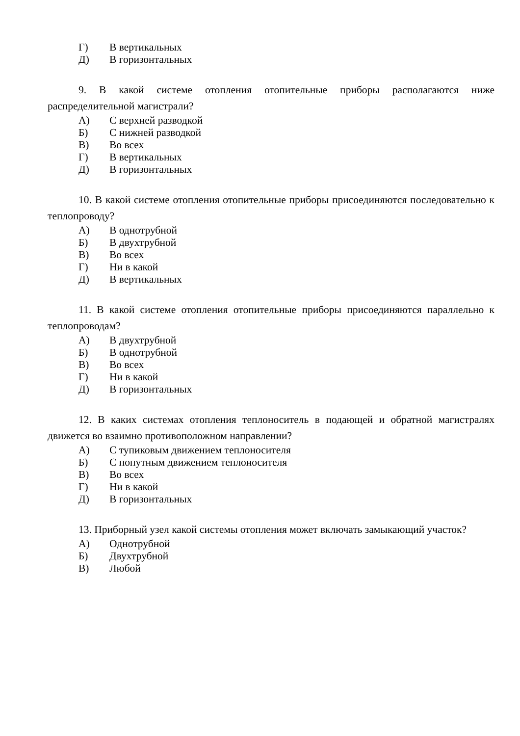Г) В вертикальных
Д) В горизонтальных
9. В какой системе отопления отопительные приборы располагаются ниже распределительной магистрали?
А) С верхней разводкой
Б) С нижней разводкой
В) Во всех
Г) В вертикальных
Д) В горизонтальных
10. В какой системе отопления отопительные приборы присоединяются последовательно к теплопроводу?
А) В однотрубной
Б) В двухтрубной
В) Во всех
Г) Ни в какой
Д) В вертикальных
11. В какой системе отопления отопительные приборы присоединяются параллельно к теплопроводам?
А) В двухтрубной
Б) В однотрубной
В) Во всех
Г) Ни в какой
Д) В горизонтальных
12. В каких системах отопления теплоноситель в подающей и обратной магистралях движется во взаимно противоположном направлении?
А) С тупиковым движением теплоносителя
Б) С попутным движением теплоносителя
В) Во всех
Г) Ни в какой
Д) В горизонтальных
13. Приборный узел какой системы отопления может включать замыкающий участок?
А) Однотрубной
Б) Двухтрубной
В) Любой